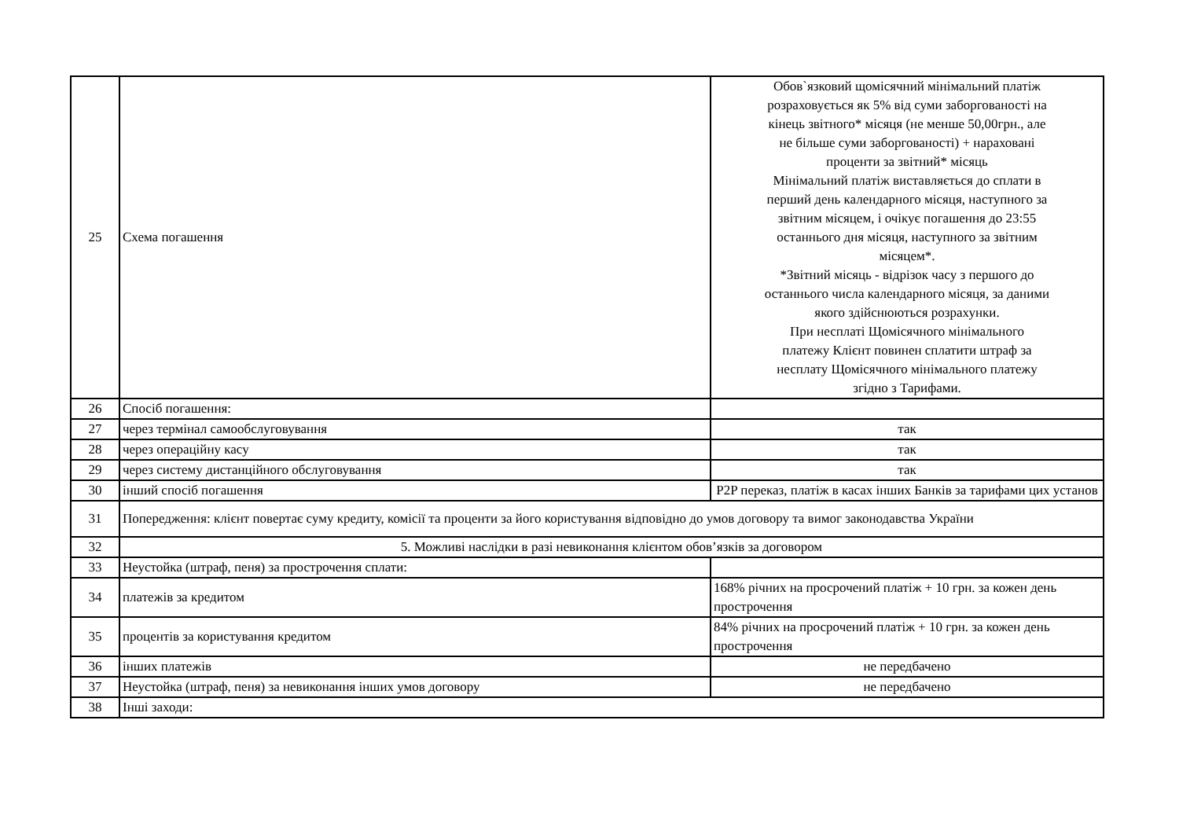| 25 | Схема погашення | Обов`язковий щомісячний мінімальний платіж розраховується як 5% від суми заборгованості на кінець звітного* місяця (не менше 50,00грн., але не більше суми заборгованості) + нараховані проценти за звітний* місяць Мінімальний платіж виставляється до сплати в перший день календарного місяця, наступного за звітним місяцем, і очікує погашення до 23:55 останнього дня місяця, наступного за звітним місяцем*. *Звітний місяць - відрізок часу з першого до останнього числа календарного місяця, за даними якого здійснюються розрахунки. При несплаті Щомісячного мінімального платежу Клієнт повинен сплатити штраф за несплату Щомісячного мінімального платежу згідно з Тарифами. |
| 26 | Спосіб погашення: | |
| 27 | через термінал самообслуговування | так |
| 28 | через операційну касу | так |
| 29 | через систему дистанційного обслуговування | так |
| 30 | інший спосіб погашення | P2P переказ, платіж в касах інших Банків за тарифами цих установ |
| 31 | Попередження: клієнт повертає суму кредиту, комісії та проценти за його користування відповідно до умов договору та вимог законодавства України | |
| 32 | 5. Можливі наслідки в разі невиконання клієнтом обов’язків за договором | |
| 33 | Неустойка (штраф, пеня) за прострочення сплати: | |
| 34 | платежів за кредитом | 168% річних на просрочений платіж + 10 грн. за кожен день прострочення |
| 35 | процентів за користування кредитом | 84% річних на просрочений платіж + 10 грн. за кожен день прострочення |
| 36 | інших платежів | не передбачено |
| 37 | Неустойка (штраф, пеня) за невиконання інших умов договору | не передбачено |
| 38 | Інші заходи: | |